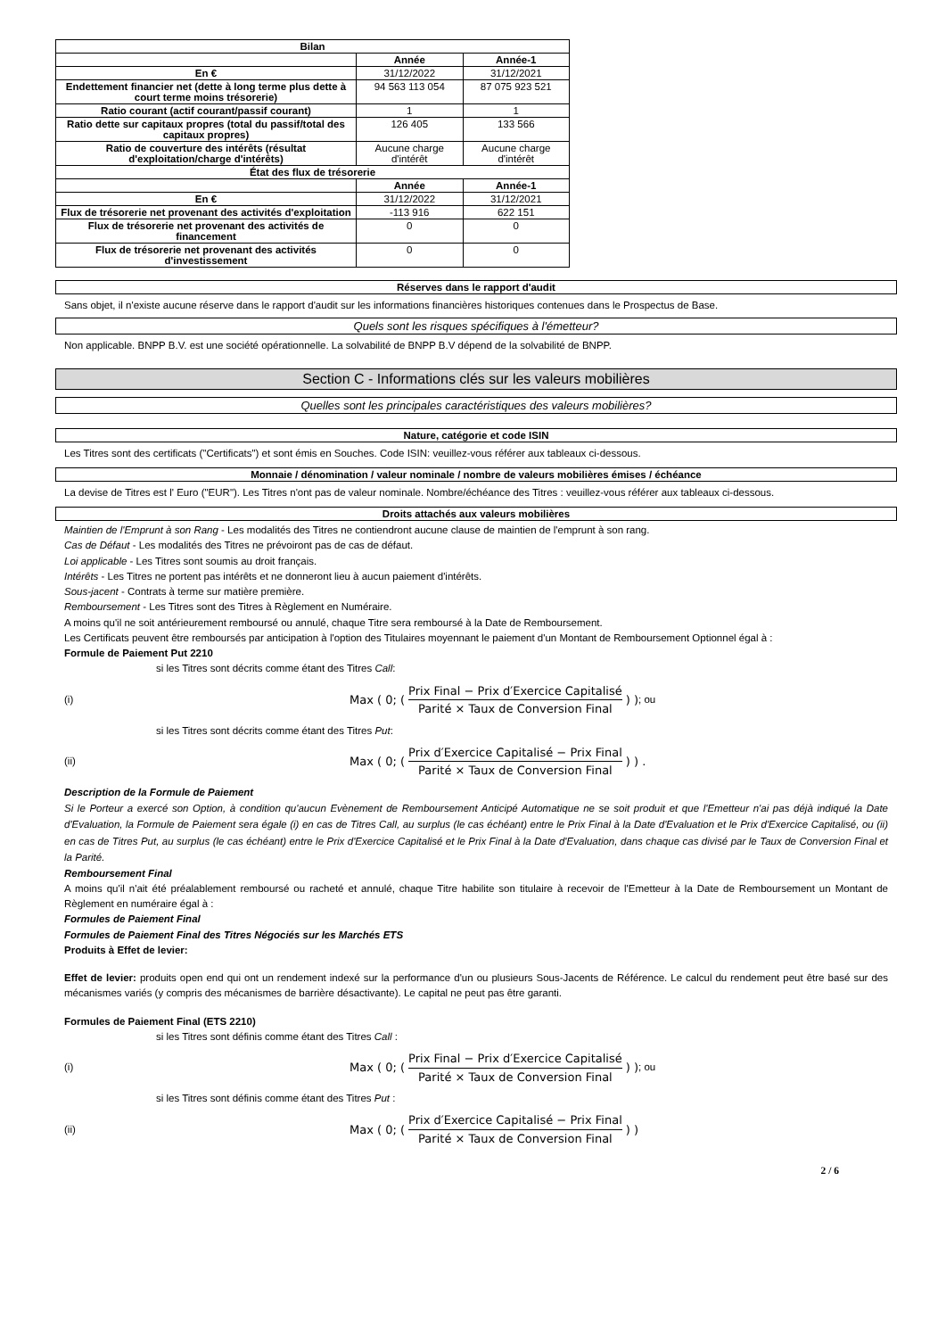| Bilan | | |
| --- | --- | --- |
| | Année | Année-1 |
| En € | 31/12/2022 | 31/12/2021 |
| Endettement financier net (dette à long terme plus dette à court terme moins trésorerie) | 94 563 113 054 | 87 075 923 521 |
| Ratio courant (actif courant/passif courant) | 1 | 1 |
| Ratio dette sur capitaux propres (total du passif/total des capitaux propres) | 126 405 | 133 566 |
| Ratio de couverture des intérêts (résultat d'exploitation/charge d'intérêts) | Aucune charge d'intérêt | Aucune charge d'intérêt |
| État des flux de trésorerie | | |
| | Année | Année-1 |
| En € | 31/12/2022 | 31/12/2021 |
| Flux de trésorerie net provenant des activités d'exploitation | -113 916 | 622 151 |
| Flux de trésorerie net provenant des activités de financement | 0 | 0 |
| Flux de trésorerie net provenant des activités d'investissement | 0 | 0 |
Réserves dans le rapport d'audit
Sans objet, il n'existe aucune réserve dans le rapport d'audit sur les informations financières historiques contenues dans le Prospectus de Base.
Quels sont les risques spécifiques à l'émetteur?
Non applicable. BNPP B.V. est une société opérationnelle. La solvabilité de BNPP B.V dépend de la solvabilité de BNPP.
Section C - Informations clés sur les valeurs mobilières
Quelles sont les principales caractéristiques des valeurs mobilières?
Nature, catégorie et code ISIN
Les Titres sont des certificats ("Certificats") et sont émis en Souches. Code ISIN: veuillez-vous référer aux tableaux ci-dessous.
Monnaie / dénomination / valeur nominale / nombre de valeurs mobilières émises / échéance
La devise de Titres est l' Euro ("EUR"). Les Titres n'ont pas de valeur nominale. Nombre/échéance des Titres : veuillez-vous référer aux tableaux ci-dessous.
Droits attachés aux valeurs mobilières
Maintien de l'Emprunt à son Rang - Les modalités des Titres ne contiendront aucune clause de maintien de l'emprunt à son rang.
Cas de Défaut - Les modalités des Titres ne prévoiront pas de cas de défaut.
Loi applicable - Les Titres sont soumis au droit français.
Intérêts - Les Titres ne portent pas intérêts et ne donneront lieu à aucun paiement d'intérêts.
Sous-jacent - Contrats à terme sur matière première.
Remboursement - Les Titres sont des Titres à Règlement en Numéraire.
A moins qu'il ne soit antérieurement remboursé ou annulé, chaque Titre sera remboursé à la Date de Remboursement.
Les Certificats peuvent être remboursés par anticipation à l'option des Titulaires moyennant le paiement d'un Montant de Remboursement Optionnel égal à :
Formule de Paiement Put 2210
si les Titres sont décrits comme étant des Titres Call:
(i) Max ( 0; ( Prix Final − Prix d′Exercice Capitalisé Parité × Taux de Conversion Final ) ) ; ou
si les Titres sont décrits comme étant des Titres Put:
(ii) Max ( 0; ( Prix d′Exercice Capitalisé − Prix Final Parité × Taux de Conversion Final ) ) .
Description de la Formule de Paiement
Si le Porteur a exercé son Option, à condition qu'aucun Evènement de Remboursement Anticipé Automatique ne se soit produit et que l'Emetteur n'ai pas déjà indiqué la Date d'Evaluation, la Formule de Paiement sera égale (i) en cas de Titres Call, au surplus (le cas échéant) entre le Prix Final à la Date d'Evaluation et le Prix d'Exercice Capitalisé, ou (ii) en cas de Titres Put, au surplus (le cas échéant) entre le Prix d'Exercice Capitalisé et le Prix Final à la Date d'Evaluation, dans chaque cas divisé par le Taux de Conversion Final et la Parité.
Remboursement Final
A moins qu'il n'ait été préalablement remboursé ou racheté et annulé, chaque Titre habilite son titulaire à recevoir de l'Emetteur à la Date de Remboursement un Montant de Règlement en numéraire égal à :
Formules de Paiement Final
Formules de Paiement Final des Titres Négociés sur les Marchés ETS
Produits à Effet de levier:
Effet de levier: produits open end qui ont un rendement indexé sur la performance d'un ou plusieurs Sous-Jacents de Référence. Le calcul du rendement peut être basé sur des mécanismes variés (y compris des mécanismes de barrière désactivante). Le capital ne peut pas être garanti.
Formules de Paiement Final (ETS 2210)
si les Titres sont définis comme étant des Titres Call :
(i) Max ( 0; ( Prix Final − Prix d′Exercice Capitalisé Parité × Taux de Conversion Final ) ) ; ou
si les Titres sont définis comme étant des Titres Put :
(ii) Max ( 0; ( Prix d′Exercice Capitalisé − Prix Final Parité × Taux de Conversion Final ) )
2 / 6